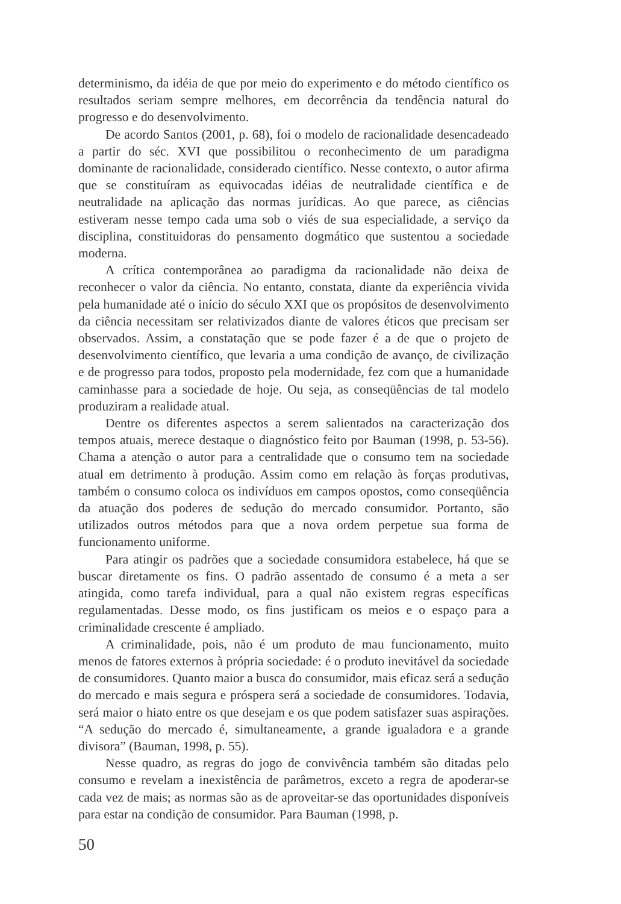determinismo, da idéia de que por meio do experimento e do método científico os resultados seriam sempre melhores, em decorrência da tendência natural do progresso e do desenvolvimento.
De acordo Santos (2001, p. 68), foi o modelo de racionalidade desencadeado a partir do séc. XVI que possibilitou o reconhecimento de um paradigma dominante de racionalidade, considerado científico. Nesse contexto, o autor afirma que se constituíram as equivocadas idéias de neutralidade científica e de neutralidade na aplicação das normas jurídicas. Ao que parece, as ciências estiveram nesse tempo cada uma sob o viés de sua especialidade, a serviço da disciplina, constituidoras do pensamento dogmático que sustentou a sociedade moderna.
A crítica contemporânea ao paradigma da racionalidade não deixa de reconhecer o valor da ciência. No entanto, constata, diante da experiência vivida pela humanidade até o início do século XXI que os propósitos de desenvolvimento da ciência necessitam ser relativizados diante de valores éticos que precisam ser observados. Assim, a constatação que se pode fazer é a de que o projeto de desenvolvimento científico, que levaria a uma condição de avanço, de civilização e de progresso para todos, proposto pela modernidade, fez com que a humanidade caminhasse para a sociedade de hoje. Ou seja, as conseqüências de tal modelo produziram a realidade atual.
Dentre os diferentes aspectos a serem salientados na caracterização dos tempos atuais, merece destaque o diagnóstico feito por Bauman (1998, p. 53-56). Chama a atenção o autor para a centralidade que o consumo tem na sociedade atual em detrimento à produção. Assim como em relação às forças produtivas, também o consumo coloca os indivíduos em campos opostos, como conseqüência da atuação dos poderes de sedução do mercado consumidor. Portanto, são utilizados outros métodos para que a nova ordem perpetue sua forma de funcionamento uniforme.
Para atingir os padrões que a sociedade consumidora estabelece, há que se buscar diretamente os fins. O padrão assentado de consumo é a meta a ser atingida, como tarefa individual, para a qual não existem regras específicas regulamentadas. Desse modo, os fins justificam os meios e o espaço para a criminalidade crescente é ampliado.
A criminalidade, pois, não é um produto de mau funcionamento, muito menos de fatores externos à própria sociedade: é o produto inevitável da sociedade de consumidores. Quanto maior a busca do consumidor, mais eficaz será a sedução do mercado e mais segura e próspera será a sociedade de consumidores. Todavia, será maior o hiato entre os que desejam e os que podem satisfazer suas aspirações. “A sedução do mercado é, simultaneamente, a grande igualadora e a grande divisora” (Bauman, 1998, p. 55).
Nesse quadro, as regras do jogo de convivência também são ditadas pelo consumo e revelam a inexistência de parâmetros, exceto a regra de apoderar-se cada vez de mais; as normas são as de aproveitar-se das oportunidades disponíveis para estar na condição de consumidor. Para Bauman (1998, p.
50